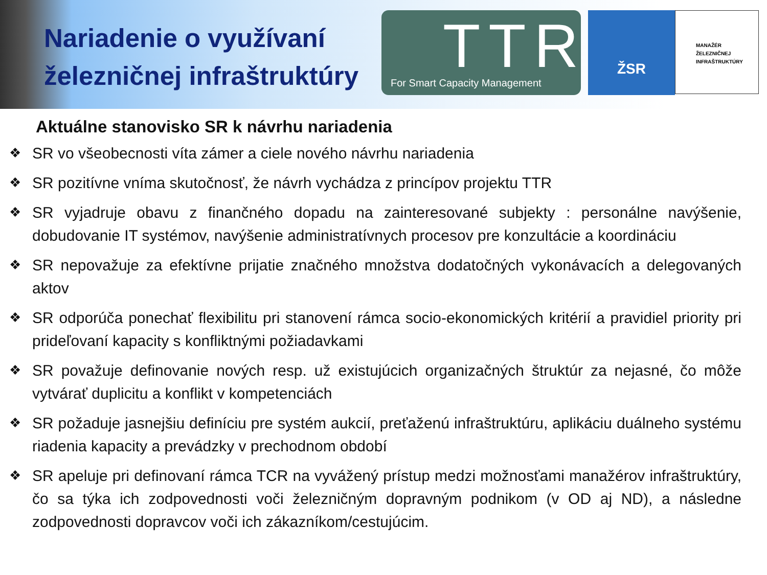Nariadenie o využívaní železničnej infraštruktúry
TTR
For Smart Capacity Management
ŽSR
MANAŽÉR
ŽELEZNIČNEJ
INFRAŠTRUKTÚRY
Aktuálne stanovisko SR k návrhu nariadenia
❖ SR vo všeobecnosti víta zámer a ciele nového návrhu nariadenia
❖ SR pozitívne vníma skutočnosť, že návrh vychádza z princípov projektu TTR
❖ SR vyjadruje obavu z finančného dopadu na zainteresované subjekty : personálne navýšenie, dobudovanie IT systémov, navýšenie administratívnych procesov pre konzultácie a koordináciu
❖ SR nepovažuje za efektívne prijatie značného množstva dodatočných vykonávacích a delegovaných aktov
❖ SR odporúča ponechať flexibilitu pri stanovení rámca socio-ekonomických kritérií a pravidiel priority pri prideľovaní kapacity s konfliktnými požiadavkami
❖ SR považuje definovanie nových resp. už existujúcich organizačných štruktúr za nejasné, čo môže vytvárať duplicitu a konflikt v kompetenciách
❖ SR požaduje jasnejšiu definíciu pre systém aukcií, preťaženú infraštruktúru, aplikáciu duálneho systému riadenia kapacity a prevádzky v prechodnom období
❖ SR apeluje pri definovaní rámca TCR na vyvážený prístup medzi možnosťami manažérov infraštruktúry, čo sa týka ich zodpovednosti voči železničným dopravným podnikom (v OD aj ND), a následne zodpovednosti dopravcov voči ich zákazníkom/cestujúcim.